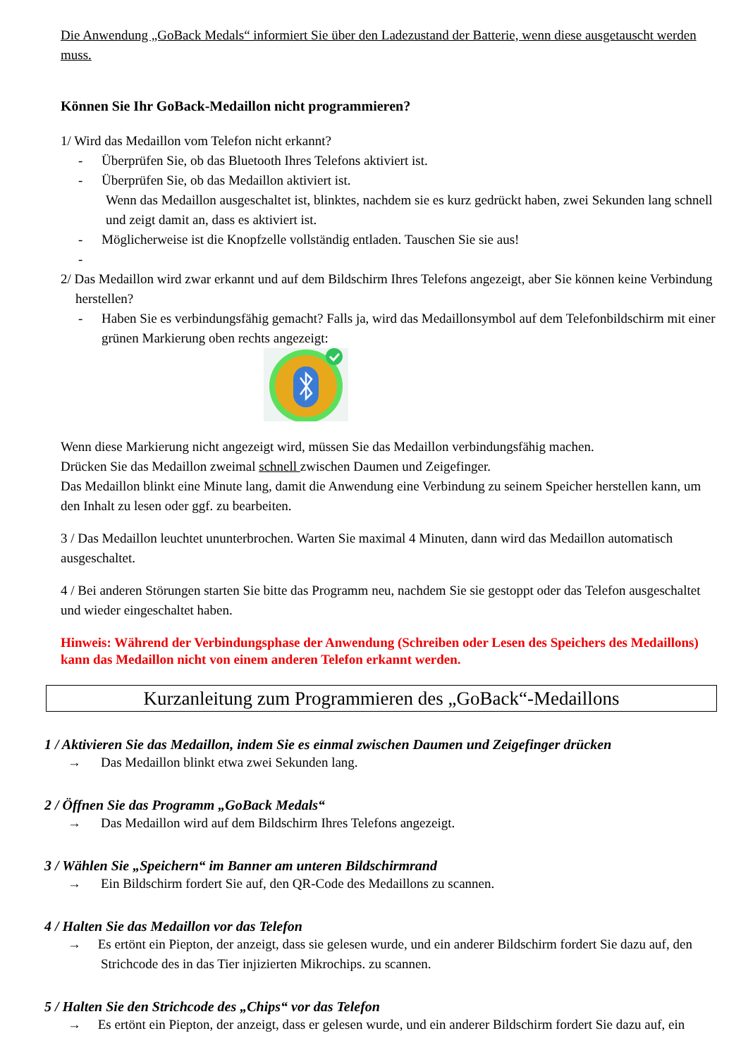Die Anwendung „GoBack Medals“ informiert Sie über den Ladezustand der Batterie, wenn diese ausgetauscht werden muss.
Können Sie Ihr GoBack-Medaillon nicht programmieren?
1/ Wird das Medaillon vom Telefon nicht erkannt?
- Überprüfen Sie, ob das Bluetooth Ihres Telefons aktiviert ist.
- Überprüfen Sie, ob das Medaillon aktiviert ist.
Wenn das Medaillon ausgeschaltet ist, blinktes, nachdem sie es kurz gedrückt haben, zwei Sekunden lang schnell und zeigt damit an, dass es aktiviert ist.
- Möglicherweise ist die Knopfzelle vollständig entladen. Tauschen Sie sie aus!
-
2/ Das Medaillon wird zwar erkannt und auf dem Bildschirm Ihres Telefons angezeigt, aber Sie können keine Verbindung herstellen?
- Haben Sie es verbindungsfähig gemacht? Falls ja, wird das Medaillonsymbol auf dem Telefonbildschirm mit einer grünen Markierung oben rechts angezeigt:
Wenn diese Markierung nicht angezeigt wird, müssen Sie das Medaillon verbindungsfähig machen.
Drücken Sie das Medaillon zweimal schnell zwischen Daumen und Zeigefinger.
Das Medaillon blinkt eine Minute lang, damit die Anwendung eine Verbindung zu seinem Speicher herstellen kann, um den Inhalt zu lesen oder ggf. zu bearbeiten.
3 / Das Medaillon leuchtet ununterbrochen. Warten Sie maximal 4 Minuten, dann wird das Medaillon automatisch ausgeschaltet.
4 / Bei anderen Störungen starten Sie bitte das Programm neu, nachdem Sie sie gestoppt oder das Telefon ausgeschaltet und wieder eingeschaltet haben.
Hinweis: Während der Verbindungsphase der Anwendung (Schreiben oder Lesen des Speichers des Medaillons) kann das Medaillon nicht von einem anderen Telefon erkannt werden.
Kurzanleitung zum Programmieren des „GoBack“-Medaillons
1 / Aktivieren Sie das Medaillon, indem Sie es einmal zwischen Daumen und Zeigefinger drücken
→ Das Medaillon blinkt etwa zwei Sekunden lang.
2 / Öffnen Sie das Programm „GoBack Medals“
→ Das Medaillon wird auf dem Bildschirm Ihres Telefons angezeigt.
3 / Wählen Sie „Speichern“ im Banner am unteren Bildschirmrand
→ Ein Bildschirm fordert Sie auf, den QR-Code des Medaillons zu scannen.
4 / Halten Sie das Medaillon vor das Telefon
→ Es ertönt ein Piepton, der anzeigt, dass sie gelesen wurde, und ein anderer Bildschirm fordert Sie dazu auf, den
Strichcode des in das Tier injizierten Mikrochips. zu scannen.
5 / Halten Sie den Strichcode des „Chips“ vor das Telefon
→ Es ertönt ein Piepton, der anzeigt, dass er gelesen wurde, und ein anderer Bildschirm fordert Sie dazu auf, ein